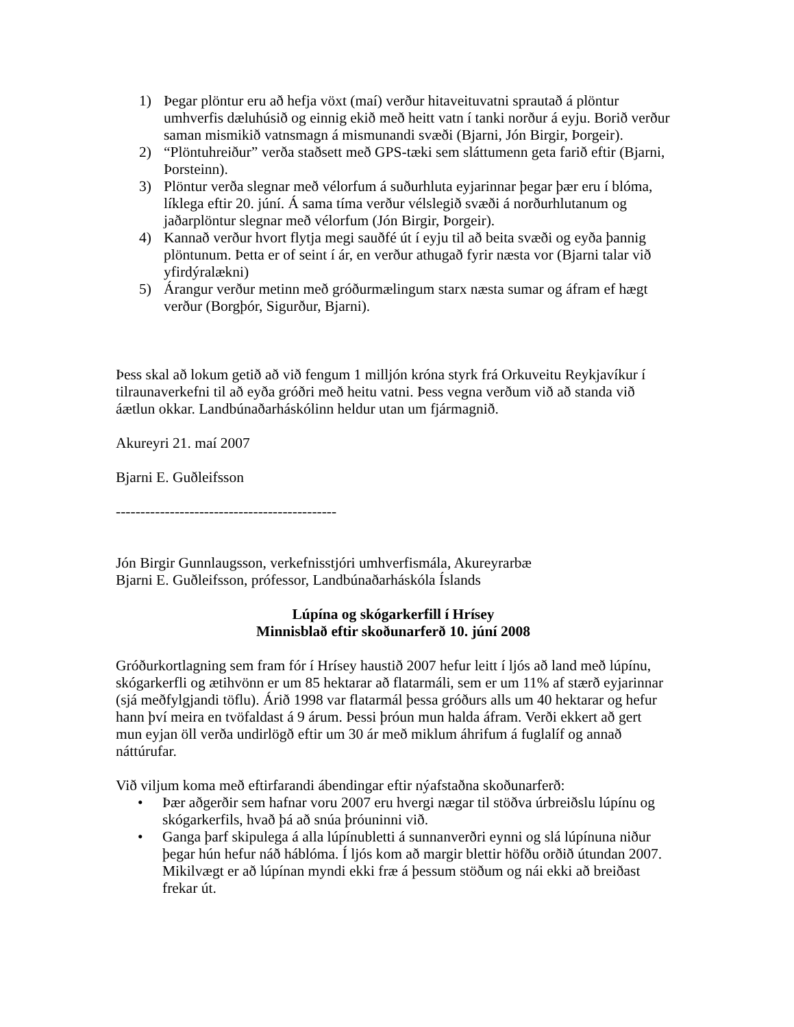1) Þegar plöntur eru að hefja vöxt (maí) verður hitaveituvatni sprautað á plöntur umhverfis dæluhúsið og einnig ekið með heitt vatn í tanki norður á eyju. Borið verður saman mismikið vatnsmagn á mismunandi svæði (Bjarni, Jón Birgir, Þorgeir).
2) “Plöntuhreiður” verða staðsett með GPS-tæki sem sláttumenn geta farið eftir (Bjarni, Þorsteinn).
3) Plöntur verða slegnar með vélorfum á suðurhluta eyjarinnar þegar þær eru í blóma, líklega eftir 20. júní. Á sama tíma verður vélslegið svæði á norðurhlutanum og jaðarplöntur slegnar með vélorfum (Jón Birgir, Þorgeir).
4) Kannað verður hvort flytja megi sauðfé út í eyju til að beita svæði og eyða þannig plöntunum. Þetta er of seint í ár, en verður athugað fyrir næsta vor (Bjarni talar við yfirdýralækni)
5) Árangur verður metinn með gróðurmælingum starx næsta sumar og áfram ef hægt verður (Borgþór, Sigurður, Bjarni).
Þess skal að lokum getið að við fengum 1 milljón króna styrk frá Orkuveitu Reykjavíkur í tilraunaverkefni til að eyða gróðri með heitu vatni. Þess vegna verðum við að standa við áætlun okkar. Landbúnaðarháskólinn heldur utan um fjármagnið.
Akureyri 21. maí 2007
Bjarni E. Guðleifsson
---------------------------------------------
Jón Birgir Gunnlaugsson, verkefnisstjóri umhverfismála, Akureyrarbæ
Bjarni E. Guðleifsson, prófessor, Landbúnaðarháskóla Íslands
Lúpína og skógarkerfill í Hrísey
Minnisblað eftir skoðunarferð 10. júní 2008
Gróðurkortlagning sem fram fór í Hrísey haustið 2007 hefur leitt í ljós að land með lúpínu, skógarkerfli og ætihvönn er um 85 hektarar að flatarmáli, sem er um 11% af stærð eyjarinnar (sjá meðfylgjandi töflu). Árið 1998 var flatarmál þessa gróðurs alls um 40 hektarar og hefur hann því meira en tvöfaldast á 9 árum. Þessi þróun mun halda áfram. Verði ekkert að gert mun eyjan öll verða undirlögð eftir um 30 ár með miklum áhrifum á fuglalíf og annað náttúrufar.
Við viljum koma með eftirfarandi ábendingar eftir nýafstaðna skoðunarferð:
• Þær aðgerðir sem hafnar voru 2007 eru hvergi nægar til stöðva úrbreiðslu lúpínu og skógarkerfils, hvað þá að snúa þróuninni við.
• Ganga þarf skipulega á alla lúpínubletti á sunnanverðri eynni og slá lúpínuna niður þegar hún hefur náð háblóma. Í ljós kom að margir blettir höfðu orðið útundan 2007. Mikilvægt er að lúpínan myndi ekki fræ á þessum stöðum og nái ekki að breiðast frekar út.